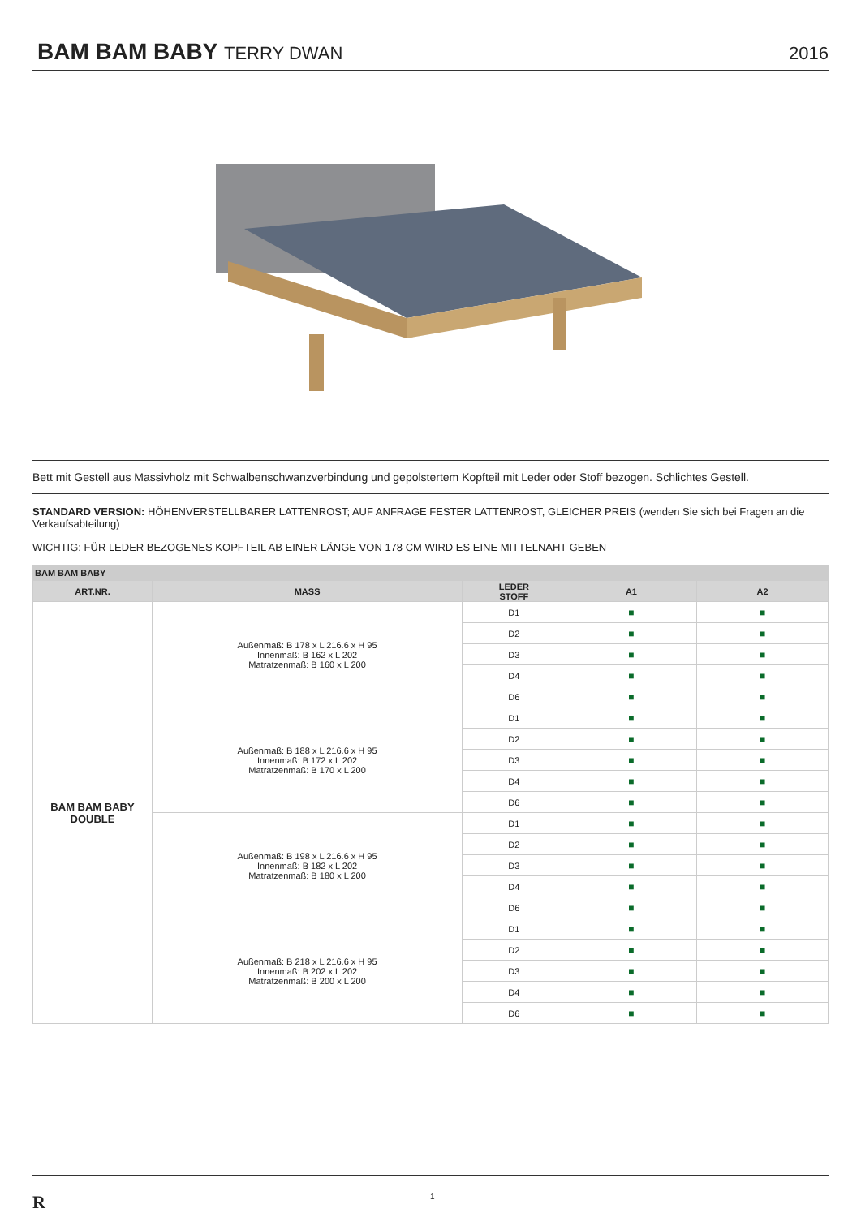BAM BAM BABY
TERRY DWAN 2016
Bett mit Gestell aus Massivholz mit Schwalbenschwanzverbindung und gepolstertem Kopfteil mit Leder oder Stoff bezogen. Schlichtes Gestell.
STANDARD VERSION: HÖHENVERSTELLBARER LATTENROST; AUF ANFRAGE FESTER LATTENROST, GLEICHER PREIS (wenden Sie sich bei Fragen an die Verkaufsabteilung)
WICHTIG: FÜR LEDER BEZOGENES KOPFTEIL AB EINER LÄNGE VON 178 CM WIRD ES EINE MITTELNAHT GEBEN
| BAM BAM BABY | | | | |
| ART.NR. | MASS | LEDER STOFF | A1 | A2 |
| BAM BAM BABY DOUBLE | Außenmaß: B 178 x L 216.6 x H 95 Innenmaß: B 162 x L 202 Matratzenmaß: B 160 x L 200 | D1 | ■ | ■ |
| | | D2 | ■ | ■ |
| | | D3 | ■ | ■ |
| | | D4 | ■ | ■ |
| | | D6 | ■ | ■ |
| | Außenmaß: B 188 x L 216.6 x H 95 Innenmaß: B 172 x L 202 Matratzenmaß: B 170 x L 200 | D1 | ■ | ■ |
| | | D2 | ■ | ■ |
| | | D3 | ■ | ■ |
| | | D4 | ■ | ■ |
| | | D6 | ■ | ■ |
| | Außenmaß: B 198 x L 216.6 x H 95 Innenmaß: B 182 x L 202 Matratzenmaß: B 180 x L 200 | D1 | ■ | ■ |
| | | D2 | ■ | ■ |
| | | D3 | ■ | ■ |
| | | D4 | ■ | ■ |
| | | D6 | ■ | ■ |
| | Außenmaß: B 218 x L 216.6 x H 95 Innenmaß: B 202 x L 202 Matratzenmaß: B 200 x L 200 | D1 | ■ | ■ |
| | | D2 | ■ | ■ |
| | | D3 | ■ | ■ |
| | | D4 | ■ | ■ |
| | | D6 | ■ | ■ |
R 1